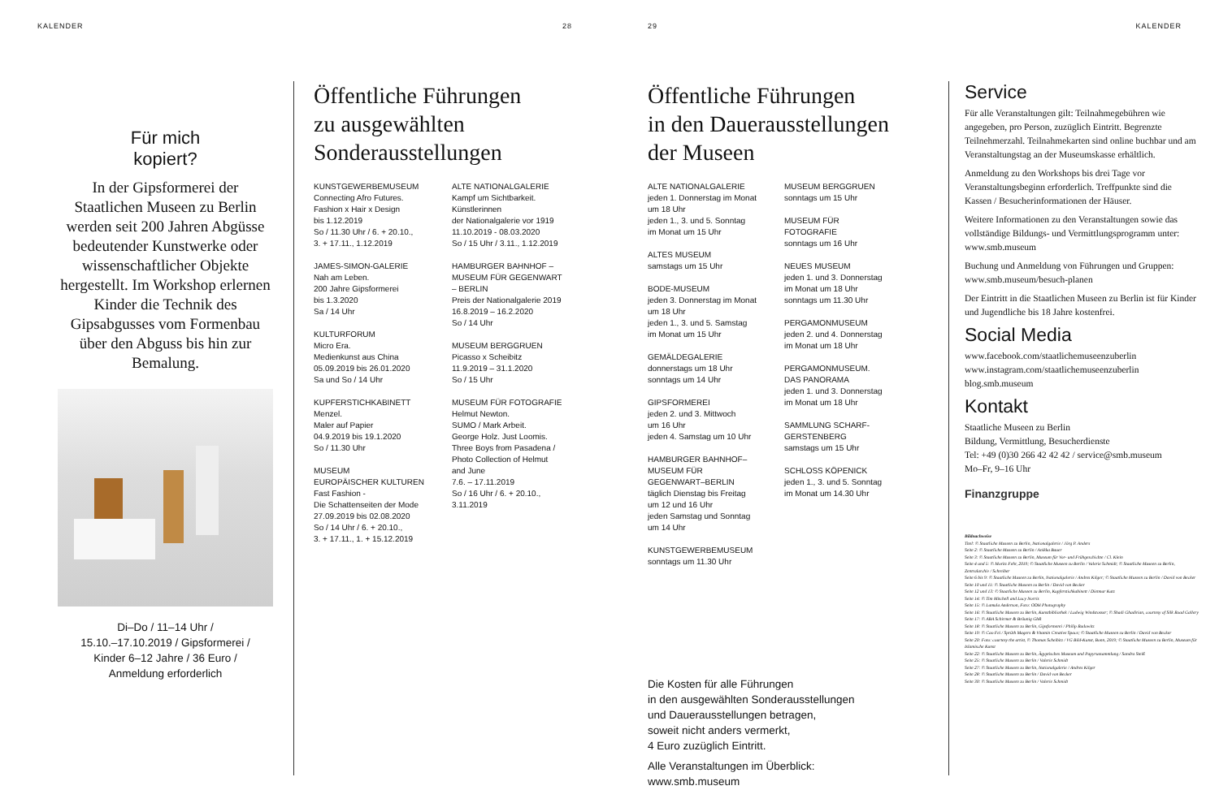KALENDER 28
Für mich
kopiert?
In der Gipsformerei der Staatlichen Museen zu Berlin werden seit 200 Jahren Abgüsse bedeutender Kunstwerke oder wissenschaftlicher Objekte hergestellt. Im Workshop erlernen Kinder die Technik des Gipsabgusses vom Formenbau über den Abguss bis hin zur Bemalung.
Di–Do / 11–14 Uhr /
15.10.–17.10.2019 / Gipsformerei /
Kinder 6–12 Jahre / 36 Euro /
Anmeldung erforderlich
Öffentliche Führungen
zu ausgewählten
Sonderausstellungen
KUNSTGEWERBEMUSEUM
Connecting Afro Futures.
Fashion x Hair x Design
bis 1.12.2019
So / 11.30 Uhr / 6. + 20.10.,
3. + 17.11., 1.12.2019
JAMES-SIMON-GALERIE
Nah am Leben.
200 Jahre Gipsformerei
bis 1.3.2020
Sa / 14 Uhr
KULTURFORUM
Micro Era.
Medienkunst aus China
05.09.2019 bis 26.01.2020
Sa und So / 14 Uhr
KUPFERSTICHKABINETT
Menzel.
Maler auf Papier
04.9.2019 bis 19.1.2020
So / 11.30 Uhr
MUSEUM
EUROPÄISCHER KULTUREN
Fast Fashion -
Die Schattenseiten der Mode
27.09.2019 bis 02.08.2020
So / 14 Uhr / 6. + 20.10.,
3. + 17.11., 1. + 15.12.2019
ALTE NATIONALGALERIE
Kampf um Sichtbarkeit.
Künstlerinnen
der Nationalgalerie vor 1919
11.10.2019 - 08.03.2020
So / 15 Uhr / 3.11., 1.12.2019
HAMBURGER BAHNHOF –
MUSEUM FÜR GEGENWART
– BERLIN
Preis der Nationalgalerie 2019
16.8.2019 – 16.2.2020
So / 14 Uhr
MUSEUM BERGGRUEN
Picasso x Scheibitz
11.9.2019 – 31.1.2020
So / 15 Uhr
MUSEUM FÜR FOTOGRAFIE
Helmut Newton.
SUMO / Mark Arbeit.
George Holz. Just Loomis.
Three Boys from Pasadena /
Photo Collection of Helmut
and June
7.6. – 17.11.2019
So / 16 Uhr / 6. + 20.10.,
3.11.2019
29 KALENDER
Öffentliche Führungen
in den Dauerausstellungen
der Museen
ALTE NATIONALGALERIE
jeden 1. Donnerstag im Monat
um 18 Uhr
jeden 1., 3. und 5. Sonntag
im Monat um 15 Uhr
ALTES MUSEUM
samstags um 15 Uhr
BODE-MUSEUM
jeden 3. Donnerstag im Monat
um 18 Uhr
jeden 1., 3. und 5. Samstag
im Monat um 15 Uhr
GEMÄLDEGALERIE
donnerstags um 18 Uhr
sonntags um 14 Uhr
GIPSFORMEREI
jeden 2. und 3. Mittwoch
um 16 Uhr
jeden 4. Samstag um 10 Uhr
HAMBURGER BAHNHOF–
MUSEUM FÜR
GEGENWART–BERLIN
täglich Dienstag bis Freitag
um 12 und 16 Uhr
jeden Samstag und Sonntag
um 14 Uhr
KUNSTGEWERBEMUSEUM
sonntags um 11.30 Uhr
MUSEUM BERGGRUEN
sonntags um 15 Uhr
MUSEUM FÜR
FOTOGRAFIE
sonntags um 16 Uhr
NEUES MUSEUM
jeden 1. und 3. Donnerstag
im Monat um 18 Uhr
sonntags um 11.30 Uhr
PERGAMONMUSEUM
jeden 2. und 4. Donnerstag
im Monat um 18 Uhr
PERGAMONMUSEUM.
DAS PANORAMA
jeden 1. und 3. Donnerstag
im Monat um 18 Uhr
SAMMLUNG SCHARF-
GERSTENBERG
samstags um 15 Uhr
SCHLOSS KÖPENICK
jeden 1., 3. und 5. Sonntag
im Monat um 14.30 Uhr
Die Kosten für alle Führungen
in den ausgewählten Sonderausstellungen
und Dauerausstellungen betragen,
soweit nicht anders vermerkt,
4 Euro zuzüglich Eintritt.
Alle Veranstaltungen im Überblick:
www.smb.museum
Service
Für alle Veranstaltungen gilt: Teilnahmegebühren wie angegeben, pro Person, zuzüglich Eintritt. Begrenzte Teilnehmerzahl. Teilnahmekarten sind online buchbar und am Veranstaltungstag an der Museumskasse erhältlich.
Anmeldung zu den Workshops bis drei Tage vor Veranstaltungsbeginn erforderlich. Treffpunkte sind die Kassen / Besucherinformationen der Häuser.
Weitere Informationen zu den Veranstaltungen sowie das vollständige Bildungs- und Vermittlungsprogramm unter: www.smb.museum
Buchung und Anmeldung von Führungen und Gruppen: www.smb.museum/besuch-planen
Der Eintritt in die Staatlichen Museen zu Berlin ist für Kinder und Jugendliche bis 18 Jahre kostenfrei.
Social Media
www.facebook.com/staatlichemuseenzuberlin
www.instagram.com/staatlichemuseenzuberlin
blog.smb.museum
Kontakt
Staatliche Museen zu Berlin
Bildung, Vermittlung, Besucherdienste
Tel: +49 (0)30 266 42 42 42 / service@smb.museum
Mo–Fr, 9–16 Uhr
Finanzgruppe
Bildnachweise
Titel: © Staatliche Museen zu Berlin, Nationalgalerie / Jörg P. Anders
Seite 2: © Staatliche Museen zu Berlin / Anikka Bauer
Seite 3: © Staatliche Museen zu Berlin, Museum für Vor- und Frühgeschichte / Cl. Klein
Seite 4 und 5: © Moritz Fehr, 2019; © Staatliche Museen zu Berlin / Valerie Schmidt; © Staatliche Museen zu Berlin, Zentralarchiv / Schreiber
Seite 6 bis 9: © Staatliche Museen zu Berlin, Nationalgalerie / Andres Kilger; © Staatliche Museen zu Berlin / David von Becker
Seite 10 und 11: © Staatliche Museen zu Berlin / David von Becker
Seite 12 und 13: © Staatliche Museen zu Berlin, Kupferstichkabinett / Dietmar Katz
Seite 14: © Tim Mitchell and Lucy Norris
Seite 15: © Lamula Anderson, Foto: ODH Photography
Seite 16: © Staatliche Museen zu Berlin, Kunstbibliothek / Ludwig Windstosser; © Shadi Ghadirian, courtesy of Silk Road Gallery
Seite 17: © ABA Schirmer & Bräunig GbR
Seite 18: © Staatliche Museen zu Berlin, Gipsformerei / Philip Radowitz
Seite 19: © Cao Fei / Sprüth Magers & Vitamin Creative Space; © Staatliche Museen zu Berlin / David von Becker
Seite 20: Foto: courtesy the artist, © Thomas Scheibitz / VG Bild-Kunst, Bonn, 2019; © Staatliche Museen zu Berlin, Museum für Islamische Kunst
Seite 22: © Staatliche Museen zu Berlin, Ägyptisches Museum und Papyrussammlung / Sandra Steiß
Seite 25: © Staatliche Museen zu Berlin / Valerie Schmidt
Seite 27: © Staatliche Museen zu Berlin, Nationalgalerie / Andres Kilger
Seite 28: © Staatliche Museen zu Berlin / David von Becker
Seite 30: © Staatliche Museen zu Berlin / Valerie Schmidt